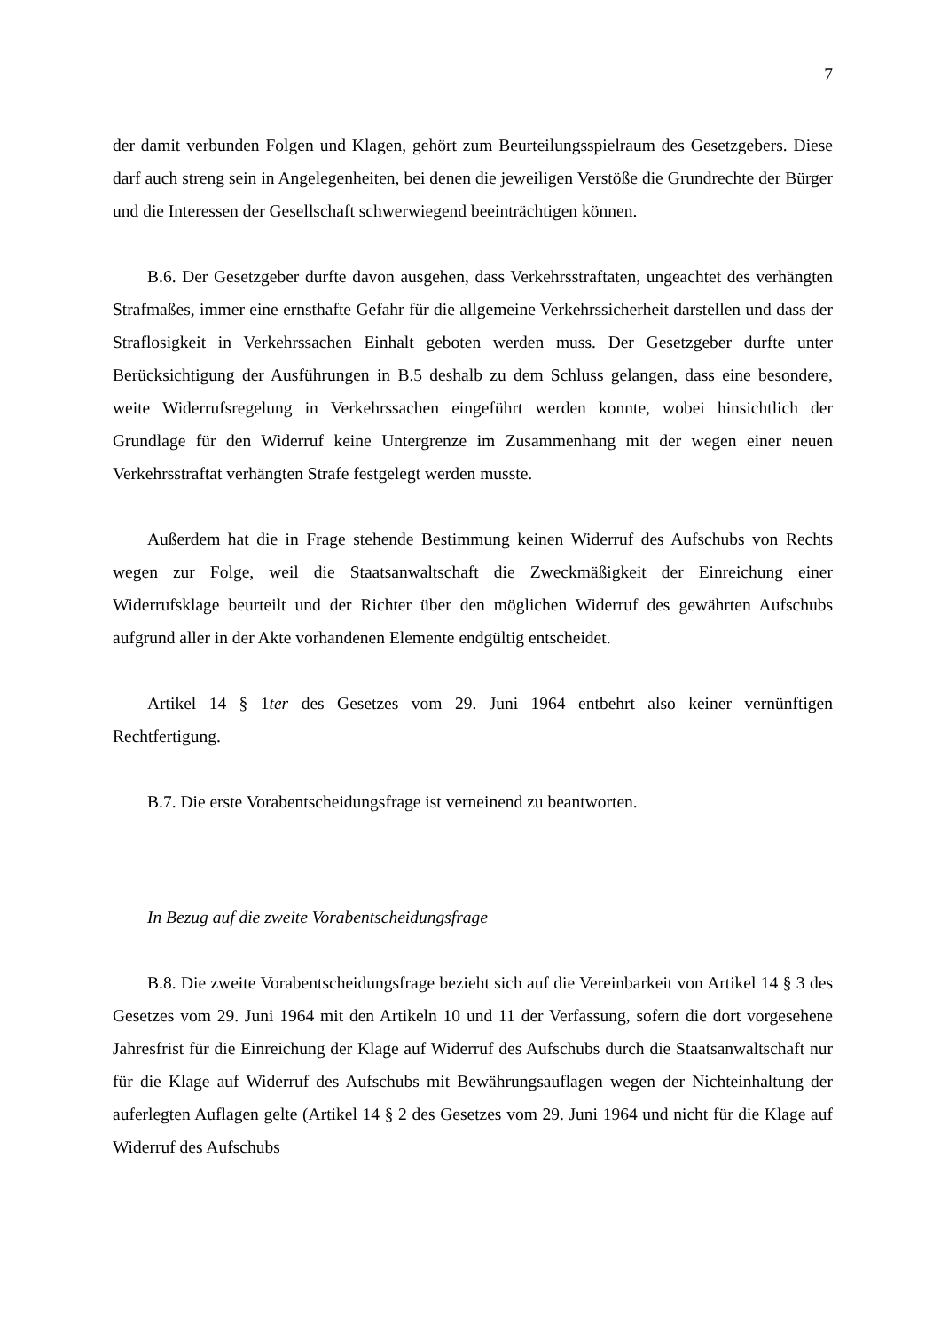7
der damit verbunden Folgen und Klagen, gehört zum Beurteilungsspielraum des Gesetzgebers. Diese darf auch streng sein in Angelegenheiten, bei denen die jeweiligen Verstöße die Grundrechte der Bürger und die Interessen der Gesellschaft schwerwiegend beeinträchtigen können.
B.6. Der Gesetzgeber durfte davon ausgehen, dass Verkehrsstraftaten, ungeachtet des verhängten Strafmaßes, immer eine ernsthafte Gefahr für die allgemeine Verkehrssicherheit darstellen und dass der Straflosigkeit in Verkehrssachen Einhalt geboten werden muss. Der Gesetzgeber durfte unter Berücksichtigung der Ausführungen in B.5 deshalb zu dem Schluss gelangen, dass eine besondere, weite Widerrufsregelung in Verkehrssachen eingeführt werden konnte, wobei hinsichtlich der Grundlage für den Widerruf keine Untergrenze im Zusammenhang mit der wegen einer neuen Verkehrsstraftat verhängten Strafe festgelegt werden musste.
Außerdem hat die in Frage stehende Bestimmung keinen Widerruf des Aufschubs von Rechts wegen zur Folge, weil die Staatsanwaltschaft die Zweckmäßigkeit der Einreichung einer Widerrufsklage beurteilt und der Richter über den möglichen Widerruf des gewährten Aufschubs aufgrund aller in der Akte vorhandenen Elemente endgültig entscheidet.
Artikel 14 § 1ter des Gesetzes vom 29. Juni 1964 entbehrt also keiner vernünftigen Rechtfertigung.
B.7. Die erste Vorabentscheidungsfrage ist verneinend zu beantworten.
In Bezug auf die zweite Vorabentscheidungsfrage
B.8. Die zweite Vorabentscheidungsfrage bezieht sich auf die Vereinbarkeit von Artikel 14 § 3 des Gesetzes vom 29. Juni 1964 mit den Artikeln 10 und 11 der Verfassung, sofern die dort vorgesehene Jahresfrist für die Einreichung der Klage auf Widerruf des Aufschubs durch die Staatsanwaltschaft nur für die Klage auf Widerruf des Aufschubs mit Bewährungsauflagen wegen der Nichteinhaltung der auferlegten Auflagen gelte (Artikel 14 § 2 des Gesetzes vom 29. Juni 1964 und nicht für die Klage auf Widerruf des Aufschubs